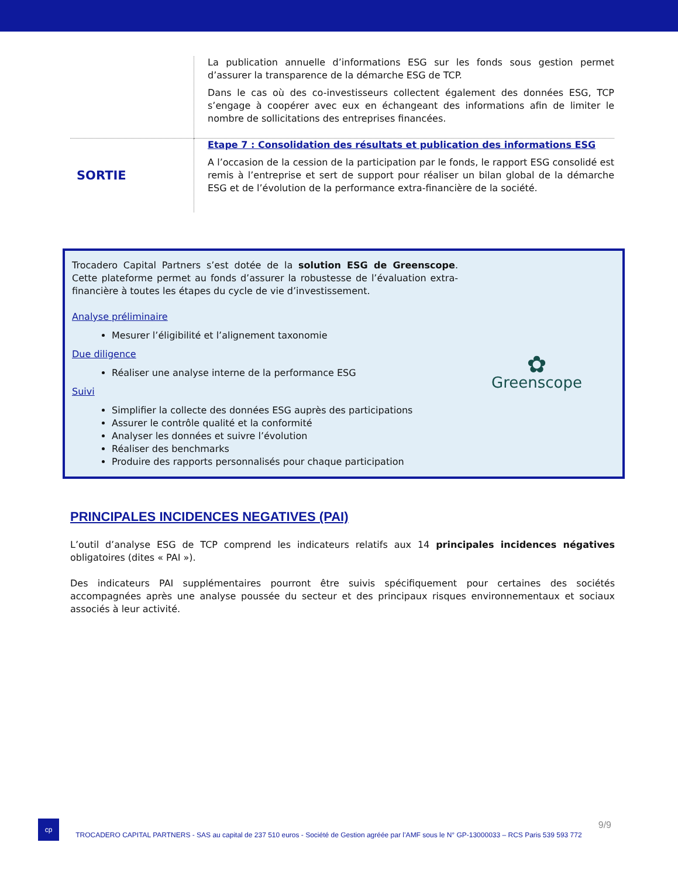| | La publication annuelle d’informations ESG sur les fonds sous gestion permet d’assurer la transparence de la démarche ESG de TCP. Dans le cas où des co-investisseurs collectent également des données ESG, TCP s’engage à coopérer avec eux en échangeant des informations afin de limiter le nombre de sollicitations des entreprises financées. |
| SORTIE | Etape 7 : Consolidation des résultats et publication des informations ESG A l’occasion de la cession de la participation par le fonds, le rapport ESG consolidé est remis à l’entreprise et sert de support pour réaliser un bilan global de la démarche ESG et de l’évolution de la performance extra-financière de la société. |
Trocadero Capital Partners s’est dotée de la solution ESG de Greenscope. Cette plateforme permet au fonds d’assurer la robustesse de l’évaluation extra-financière à toutes les étapes du cycle de vie d’investissement.
Analyse préliminaire
Mesurer l’éligibilité et l’alignement taxonomie
Due diligence
Réaliser une analyse interne de la performance ESG
Suivi
Simplifier la collecte des données ESG auprès des participations
Assurer le contrôle qualité et la conformité
Analyser les données et suivre l’évolution
Réaliser des benchmarks
Produire des rapports personnalisés pour chaque participation
✿
Greenscope
PRINCIPALES INCIDENCES NEGATIVES (PAI)
L’outil d’analyse ESG de TCP comprend les indicateurs relatifs aux 14 principales incidences négatives obligatoires (dites « PAI »).
Des indicateurs PAI supplémentaires pourront être suivis spécifiquement pour certaines des sociétés accompagnées après une analyse poussée du secteur et des principaux risques environnementaux et sociaux associés à leur activité.
cp
TROCADERO CAPITAL PARTNERS - SAS au capital de 237 510 euros - Société de Gestion agréée par l’AMF sous le N° GP-13000033 – RCS Paris 539 593 772
9/9